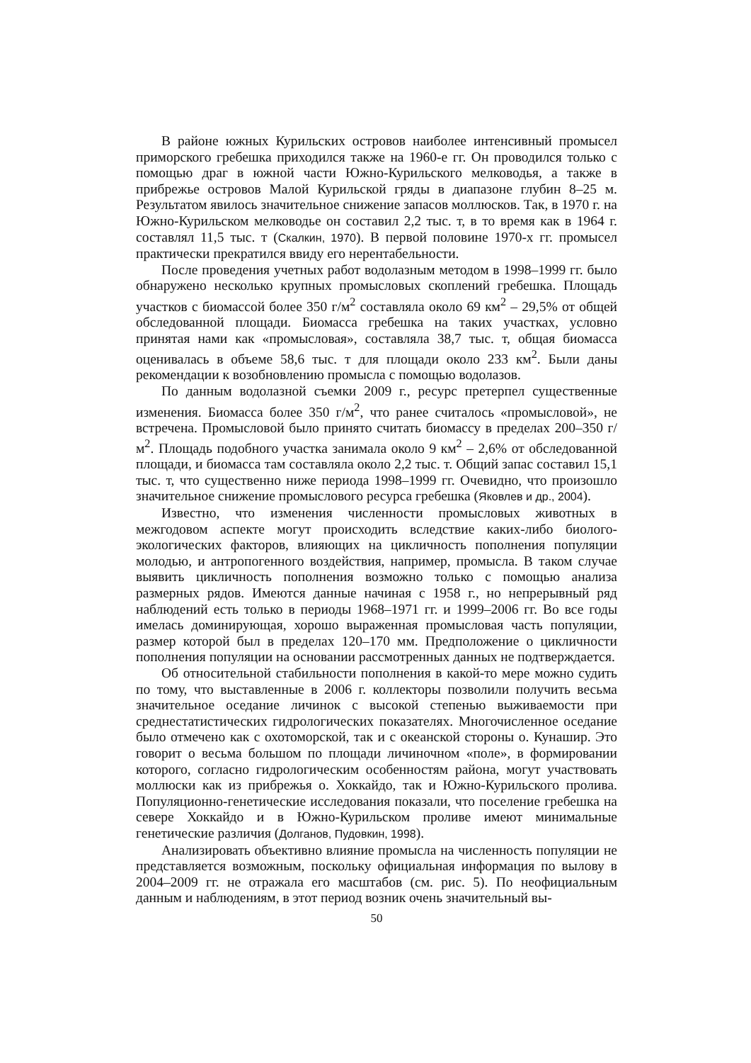В районе южных Курильских островов наиболее интенсивный промысел приморского гребешка приходился также на 1960-е гг. Он проводился только с помощью драг в южной части Южно-Курильского мелководья, а также в прибрежье островов Малой Курильской гряды в диапазоне глубин 8–25 м. Результатом явилось значительное снижение запасов моллюсков. Так, в 1970 г. на Южно-Курильском мелководье он составил 2,2 тыс. т, в то время как в 1964 г. составлял 11,5 тыс. т (Скалкин, 1970). В первой половине 1970-х гг. промысел практически прекратился ввиду его нерентабельности.
После проведения учетных работ водолазным методом в 1998–1999 гг. было обнаружено несколько крупных промысловых скоплений гребешка. Площадь участков с биомассой более 350 г/м<sup>2</sup> составляла около 69 км<sup>2</sup> – 29,5% от общей обследованной площади. Биомасса гребешка на таких участках, условно принятая нами как «промысловая», составляла 38,7 тыс. т, общая биомасса оценивалась в объеме 58,6 тыс. т для площади около 233 км<sup>2</sup>. Были даны рекомендации к возобновлению промысла с помощью водолазов.
По данным водолазной съемки 2009 г., ресурс претерпел существенные изменения. Биомасса более 350 г/м<sup>2</sup>, что ранее считалось «промысловой», не встречена. Промысловой было принято считать биомассу в пределах 200–350 г/м<sup>2</sup>. Площадь подобного участка занимала около 9 км<sup>2</sup> – 2,6% от обследованной площади, и биомасса там составляла около 2,2 тыс. т. Общий запас составил 15,1 тыс. т, что существенно ниже периода 1998–1999 гг. Очевидно, что произошло значительное снижение промыслового ресурса гребешка (Яковлев и др., 2004).
Известно, что изменения численности промысловых животных в межгодовом аспекте могут происходить вследствие каких-либо биолого-экологических факторов, влияющих на цикличность пополнения популяции молодью, и антропогенного воздействия, например, промысла. В таком случае выявить цикличность пополнения возможно только с помощью анализа размерных рядов. Имеются данные начиная с 1958 г., но непрерывный ряд наблюдений есть только в периоды 1968–1971 гг. и 1999–2006 гг. Во все годы имелась доминирующая, хорошо выраженная промысловая часть популяции, размер которой был в пределах 120–170 мм. Предположение о цикличности пополнения популяции на основании рассмотренных данных не подтверждается.
Об относительной стабильности пополнения в какой-то мере можно судить по тому, что выставленные в 2006 г. коллекторы позволили получить весьма значительное оседание личинок с высокой степенью выживаемости при среднестатистических гидрологических показателях. Многочисленное оседание было отмечено как с охотоморской, так и с океанской стороны о. Кунашир. Это говорит о весьма большом по площади личиночном «поле», в формировании которого, согласно гидрологическим особенностям района, могут участвовать моллюски как из прибрежья о. Хоккайдо, так и Южно-Курильского пролива. Популяционно-генетические исследования показали, что поселение гребешка на севере Хоккайдо и в Южно-Курильском проливе имеют минимальные генетические различия (Долганов, Пудовкин, 1998).
Анализировать объективно влияние промысла на численность популяции не представляется возможным, поскольку официальная информация по вылову в 2004–2009 гг. не отражала его масштабов (см. рис. 5). По неофициальным данным и наблюдениям, в этот период возник очень значительный вы-
50